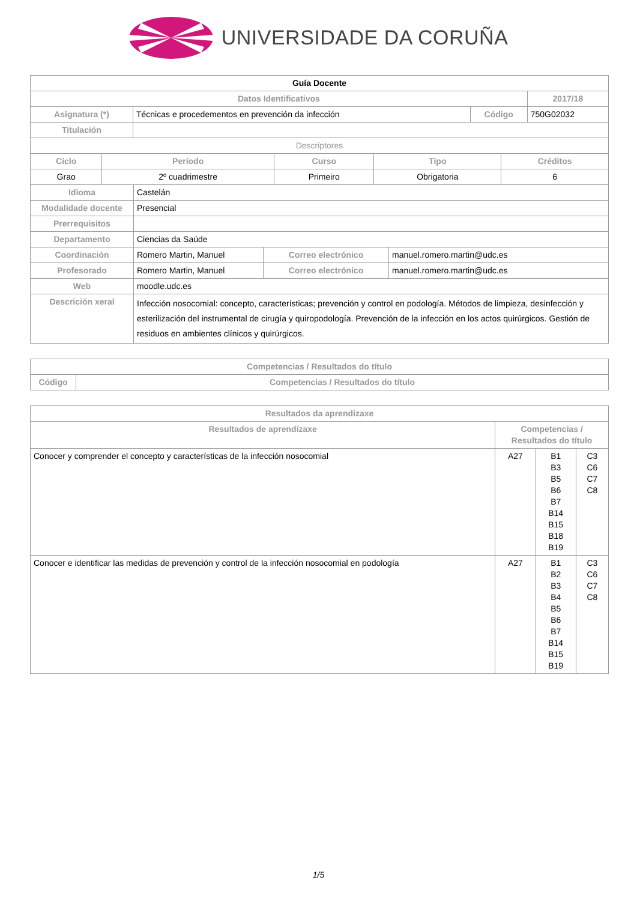UNIVERSIDADE DA CORUÑA
| Guía Docente | | | |
| Datos Identificativos | | | 2017/18 |
| Asignatura (*) | Técnicas e procedementos en prevención da infección | Código | 750G02032 |
| Titulación | | | |
| Descriptores | | | |
| Ciclo | Período | Curso | Tipo | Créditos |
| --- | --- | --- | --- | --- |
| Grao | 2º cuadrimestre | Primeiro | Obrigatoria | 6 |
| Idioma | Castelán | | |
| Modalidade docente | Presencial | | |
| Prerrequisitos | | | |
| Departamento | Ciencias da Saúde | | |
| Coordinación | Romero Martin, Manuel | Correo electrónico | manuel.romero.martin@udc.es |
| Profesorado | Romero Martin, Manuel | Correo electrónico | manuel.romero.martin@udc.es |
| Web | moodle.udc.es | | |
| Descrición xeral | Infección nosocomial: concepto, características; prevención y control en podología. Métodos de limpieza, desinfección y esterilización del instrumental de cirugía y quiropodología. Prevención de la infección en los actos quirúrgicos. Gestión de residuos en ambientes clínicos y quirúrgicos. | | |
| Competencias / Resultados do título | |
| --- | --- |
| Código | Competencias / Resultados do título |
| Resultados da aprendizaxe | | | |
| --- | --- | --- | --- |
| Resultados de aprendizaxe | Competencias / Resultados do título | | |
| Conocer y comprender el concepto y características de la infección nosocomial | A27 | B1 B3 B5 B6 B7 B14 B15 B18 B19 | C3 C6 C7 C8 |
| Conocer e identificar las medidas de prevención y control de la infección nosocomial en podología | A27 | B1 B2 B3 B4 B5 B6 B7 B14 B15 B19 | C3 C6 C7 C8 |
1/5